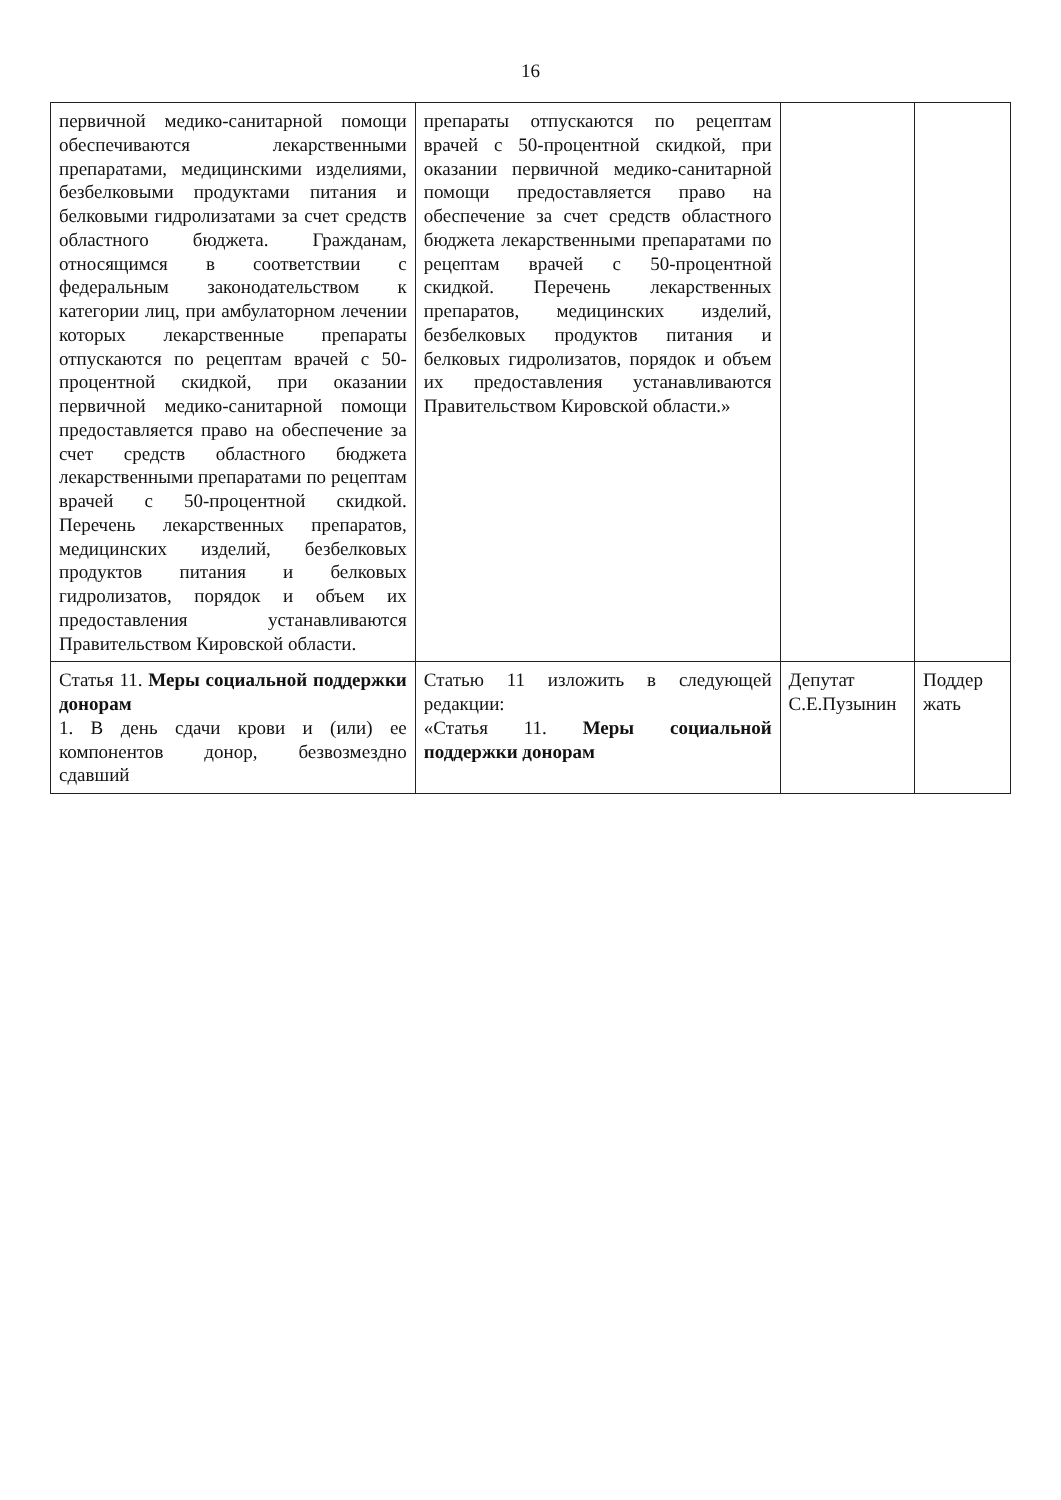16
| первичной медико-санитарной помощи обеспечиваются лекарственными препаратами, медицинскими изделиями, безбелковыми продуктами питания и белковыми гидролизатами за счет средств областного бюджета. Гражданам, относящимся в соответствии с федеральным законодательством к категории лиц, при амбулаторном лечении которых лекарственные препараты отпускаются по рецептам врачей с 50-процентной скидкой, при оказании первичной медико-санитарной помощи предоставляется право на обеспечение за счет средств областного бюджета лекарственными препаратами по рецептам врачей с 50-процентной скидкой. Перечень лекарственных препаратов, медицинских изделий, безбелковых продуктов питания и белковых гидролизатов, порядок и объем их предоставления устанавливаются Правительством Кировской области. | препараты отпускаются по рецептам врачей с 50-процентной скидкой, при оказании первичной медико-санитарной помощи предоставляется право на обеспечение за счет средств областного бюджета лекарственными препаратами по рецептам врачей с 50-процентной скидкой. Перечень лекарственных препаратов, медицинских изделий, безбелковых продуктов питания и белковых гидролизатов, порядок и объем их предоставления устанавливаются Правительством Кировской области.» | | |
| Статья 11. Меры социальной поддержки донорам 1. В день сдачи крови и (или) ее компонентов донор, безвозмездно сдавший | Статью 11 изложить в следующей редакции: «Статья 11. Меры социальной поддержки донорам | Депутат С.Е.Пузынин | Поддер жать |